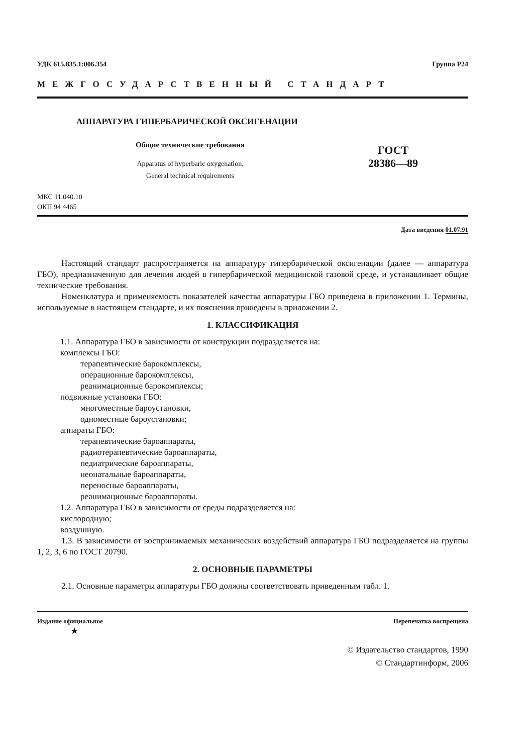УДК 615.835.1:006.354 Группа Р24
МЕЖГОСУДАРСТВЕННЫЙ СТАНДАРТ
АППАРАТУРА ГИПЕРБАРИЧЕСКОЙ ОКСИГЕНАЦИИ
Общие технические требования
Apparatus of hyperbaric oxygenation.
General technical requirements
ГОСТ
28386—89
МКС 11.040.10
ОКП 94 4465
Дата введения 01.07.91
Настоящий стандарт распространяется на аппаратуру гипербарической оксигенации (далее — аппаратура ГБО), предназначенную для лечения людей в гипербарической медицинской газовой среде, и устанавливает общие технические требования.
Номенклатура и применяемость показателей качества аппаратуры ГБО приведена в приложении 1. Термины, используемые в настоящем стандарте, и их пояснения приведены в приложении 2.
1. КЛАССИФИКАЦИЯ
1.1. Аппаратура ГБО в зависимости от конструкции подразделяется на:
комплексы ГБО:
терапевтические барокомплексы,
операционные барокомплексы,
реанимационные барокомплексы;
подвижные установки ГБО:
многоместные бароустановки,
одноместные бароустановки;
аппараты ГБО:
терапевтические бароаппараты,
радиотерапевтические бароаппараты,
педиатрические бароаппараты,
неонатальные бароаппараты,
переносные бароаппараты,
реанимационные бароаппараты.
1.2. Аппаратура ГБО в зависимости от среды подразделяется на:
кислородную;
воздушную.
1.3. В зависимости от воспринимаемых механических воздействий аппаратура ГБО подразделяется на группы 1, 2, 3, 6 по ГОСТ 20790.
2. ОСНОВНЫЕ ПАРАМЕТРЫ
2.1. Основные параметры аппаратуры ГБО должны соответствовать приведенным табл. 1.
Издание официальное Перепечатка воспрещена
★
© Издательство стандартов, 1990
© Стандартинформ, 2006